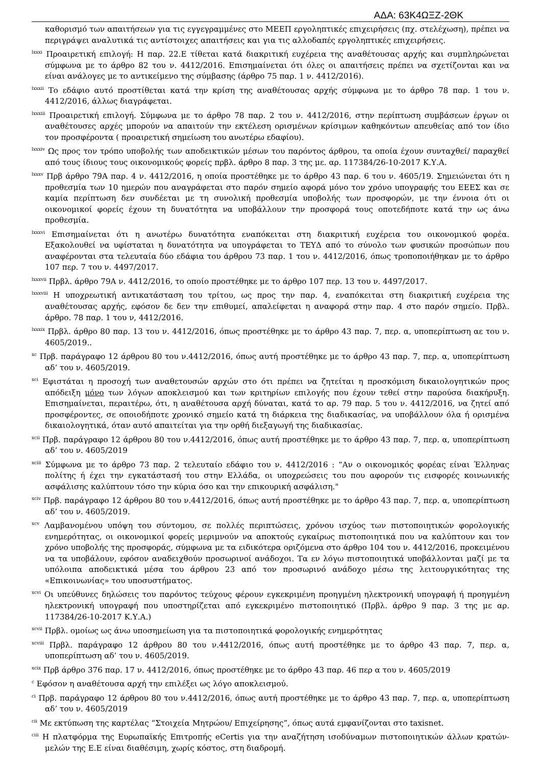ΑΔΑ: 63Κ4ΩΞΖ-2ΘΚ
καθορισμό των απαιτήσεων για τις εγγεγραμμένες στο ΜΕΕΠ εργοληπτικές επιχειρήσεις (πχ. στελέχωση), πρέπει να περιγράψει αναλυτικά τις αντίστοιχες απαιτήσεις και για τις αλλοδαπές εργοληπτικές επιχειρήσεις.
<sup>lxxxi</sup> Προαιρετική επιλογή: Η παρ. 22.Ε τίθεται κατά διακριτική ευχέρεια της αναθέτουσας αρχής και συμπληρώνεται σύμφωνα με το άρθρο 82 του ν. 4412/2016. Επισημαίνεται ότι όλες οι απαιτήσεις πρέπει να σχετίζονται και να είναι ανάλογες με το αντικείμενο της σύμβασης (άρθρο 75 παρ. 1 ν. 4412/2016).
<sup>lxxxii</sup> Το εδάφιο αυτό προστίθεται κατά την κρίση της αναθέτουσας αρχής σύμφωνα με το άρθρο 78 παρ. 1 του ν. 4412/2016, άλλως διαγράφεται.
<sup>lxxxiii</sup> Προαιρετική επιλογή. Σύμφωνα με το άρθρο 78 παρ. 2 του ν. 4412/2016, στην περίπτωση συμβάσεων έργων οι αναθέτουσες αρχές μπορούν να απαιτούν την εκτέλεση ορισμένων κρίσιμων καθηκόντων απευθείας από τον ίδιο τον προσφέροντα ( προαιρετική σημείωση του ανωτέρω εδαφίου).
<sup>lxxxiv</sup> Ως προς τον τρόπο υποβολής των αποδεικτικών μέσων του παρόντος άρθρου, τα οποία έχουν συνταχθεί/ παραχθεί από τους ίδιους τους οικονομικούς φορείς πρβλ. άρθρο 8 παρ. 3 της με. αρ. 117384/26-10-2017 Κ.Υ.Α.
<sup>lxxxv</sup> Πρβ άρθρο 79Α παρ. 4 ν. 4412/2016, η οποία προστέθηκε με το άρθρο 43 παρ. 6 του ν. 4605/19. Σημειώνεται ότι η προθεσμία των 10 ημερών που αναγράφεται στο παρόν σημείο αφορά μόνο τον χρόνο υπογραφής του ΕΕΕΣ και σε καμία περίπτωση δεν συνδέεται με τη συνολική προθεσμία υποβολής των προσφορών, με την έννοια ότι οι οικονομικοί φορείς έχουν τη δυνατότητα να υποβάλλουν την προσφορά τους οποτεδήποτε κατά την ως άνω προθεσμία.
<sup>lxxxvi</sup> Επισημαίνεται ότι η ανωτέρω δυνατότητα εναπόκειται στη διακριτική ευχέρεια του οικονομικού φορέα. Εξακολουθεί να υφίσταται η δυνατότητα να υπογράφεται το ΤΕΥΔ από το σύνολο των φυσικών προσώπων που αναφέρονται στα τελευταία δύο εδάφια του άρθρου 73 παρ. 1 του ν. 4412/2016, όπως τροποποιήθηκαν με το άρθρο 107 περ. 7 του ν. 4497/2017.
<sup>lxxxvii</sup> Πρβλ. άρθρο 79Α ν. 4412/2016, το οποίο προστέθηκε με το άρθρο 107 περ. 13 του ν. 4497/2017.
<sup>lxxxviii</sup> Η υποχρεωτική αντικατάσταση του τρίτου, ως προς την παρ. 4, εναπόκειται στη διακριτική ευχέρεια της αναθέτουσας αρχής, εφόσον δε δεν την επιθυμεί, απαλείφεται η αναφορά στην παρ. 4 στο παρόν σημείο. Πρβλ. άρθρο. 78 παρ. 1 του ν, 4412/2016.
<sup>lxxxix</sup> Πρβλ. άρθρο 80 παρ. 13 του ν. 4412/2016, όπως προστέθηκε με το άρθρο 43 παρ. 7, περ. α, υποπερίπτωση αε του ν. 4605/2019..
<sup>xc</sup> Πρβ. παράγραφο 12 άρθρου 80 του ν.4412/2016, όπως αυτή προστέθηκε με το άρθρο 43 παρ. 7, περ. α, υποπερίπτωση αδ’ του ν. 4605/2019.
<sup>xci</sup> Εφιστάται η προσοχή των αναθετουσών αρχών στο ότι πρέπει να ζητείται η προσκόμιση δικαιολογητικών προς απόδειξη μόνο των λόγων αποκλεισμού και των κριτηρίων επιλογής που έχουν τεθεί στην παρούσα διακήρυξη. Επισημαίνεται, περαιτέρω, ότι, η αναθέτουσα αρχή δύναται, κατά το αρ. 79 παρ. 5 του ν. 4412/2016, να ζητεί από προσφέροντες, σε οποιοδήποτε χρονικό σημείο κατά τη διάρκεια της διαδικασίας, να υποβάλλουν όλα ή ορισμένα δικαιολογητικά, όταν αυτό απαιτείται για την ορθή διεξαγωγή της διαδικασίας.
<sup>xcii</sup> Πρβ. παράγραφο 12 άρθρου 80 του ν.4412/2016, όπως αυτή προστέθηκε με το άρθρο 43 παρ. 7, περ. α, υποπερίπτωση αδ’ του ν. 4605/2019
<sup>xciii</sup> Σύμφωνα με το άρθρο 73 παρ. 2 τελευταίο εδάφιο του ν. 4412/2016 : “Αν ο οικονομικός φορέας είναι Έλληνας πολίτης ή έχει την εγκατάστασή του στην Ελλάδα, οι υποχρεώσεις του που αφορούν τις εισφορές κοινωνικής ασφάλισης καλύπτουν τόσο την κύρια όσο και την επικουρική ασφάλιση."
<sup>xciv</sup> Πρβ. παράγραφο 12 άρθρου 80 του ν.4412/2016, όπως αυτή προστέθηκε με το άρθρο 43 παρ. 7, περ. α, υποπερίπτωση αδ’ του ν. 4605/2019.
<sup>xcv</sup> Λαμβανομένου υπόψη του σύντομου, σε πολλές περιπτώσεις, χρόνου ισχύος των πιστοποιητικών φορολογικής ενημερότητας, οι οικονομικοί φορείς μεριμνούν να αποκτούς εγκαίρως πιστοποιητικά που να καλύπτουν και τον χρόνο υποβολής της προσφοράς, σύμφωνα με τα ειδικότερα οριζόμενα στο άρθρο 104 του ν. 4412/2016, προκειμένου να τα υποβάλουν, εφόσον αναδειχθούν προσωρινοί ανάδοχοι. Τα εν λόγω πιστοποιητικά υποβάλλονται μαζί με τα υπόλοιπα αποδεικτικά μέσα του άρθρου 23 από τον προσωρινό ανάδοχο μέσω της λειτουργικότητας της «Επικοινωνίας» του υποσυστήματος.
<sup>xcvi</sup> Οι υπεύθυνες δηλώσεις του παρόντος τεύχους φέρουν εγκεκριμένη προηγμένη ηλεκτρονική υπογραφή ή προηγμένη ηλεκτρονική υπογραφή που υποστηρίζεται από εγκεκριμένο πιστοποιητικό (Πρβλ. άρθρο 9 παρ. 3 της με αρ. 117384/26-10-2017 Κ.Υ.Α.)
<sup>xcvii</sup> Πρβλ. ομοίως ως άνω υποσημείωση για τα πιστοποιητικά φορολογικής ενημερότητας
<sup>xcviii</sup> Πρβλ. παράγραφο 12 άρθρου 80 του ν.4412/2016, όπως αυτή προστέθηκε με το άρθρο 43 παρ. 7, περ. α, υποπερίπτωση αδ’ του ν. 4605/2019.
<sup>xcix</sup> Πρβ άρθρο 376 παρ. 17 ν. 4412/2016, όπως προστέθηκε με το άρθρο 43 παρ. 46 περ α του ν. 4605/2019
<sup>c</sup> Εφόσον η αναθέτουσα αρχή την επιλέξει ως λόγο αποκλεισμού.
<sup>ci</sup> Πρβ. παράγραφο 12 άρθρου 80 του ν.4412/2016, όπως αυτή προστέθηκε με το άρθρο 43 παρ. 7, περ. α, υποπερίπτωση αδ’ του ν. 4605/2019
<sup>cii</sup> Με εκτύπωση της καρτέλας “Στοιχεία Μητρώου/ Επιχείρησης”, όπως αυτά εμφανίζονται στο taxisnet.
<sup>ciii</sup> Η πλατφόρμα της Ευρωπαϊκής Επιτροπής eCertis για την αναζήτηση ισοδύναμων πιστοποιητικών άλλων κρατών-μελών της Ε.Ε είναι διαθέσιμη, χωρίς κόστος, στη διαδρομή.